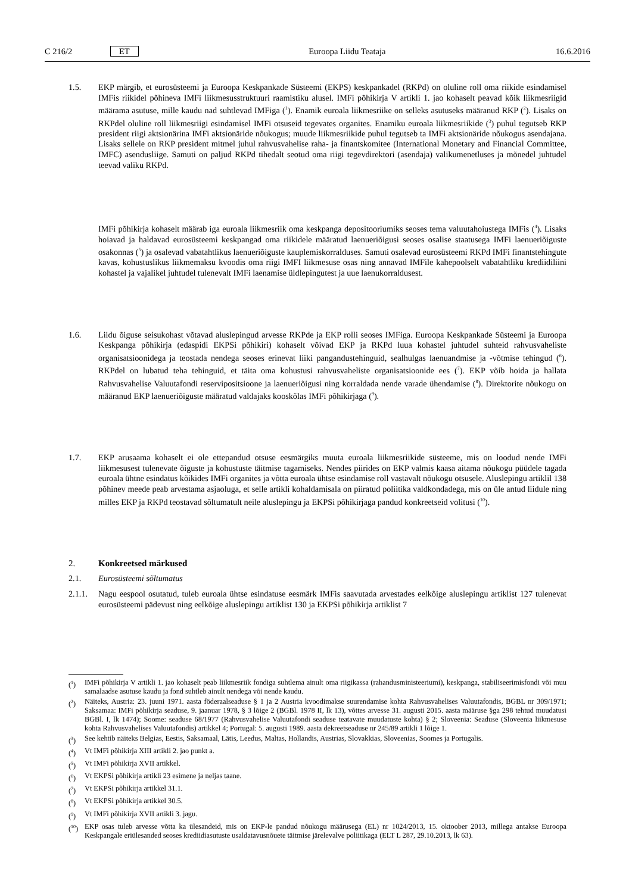C 216/2 ET Euroopa Liidu Teataja 16.6.2016
1.5. EKP märgib, et eurosüsteemi ja Euroopa Keskpankade Süsteemi (EKPS) keskpankadel (RKPd) on oluline roll oma riikide esindamisel IMFis riikidel põhineva IMFi liikmesusstruktuuri raamistiku alusel. IMFi põhikirja V artikli 1. jao kohaselt peavad kõik liikmesriigid määrama asutuse, mille kaudu nad suhtlevad IMFiga (<sup>1</sup>). Enamik euroala liikmesriike on selleks asutuseks määranud RKP (<sup>2</sup>). Lisaks on RKPdel oluline roll liikmesriigi esindamisel IMFi otsuseid tegevates organites. Enamiku euroala liikmesriikide (<sup>3</sup>) puhul tegutseb RKP president riigi aktsionärina IMFi aktsionäride nõukogus; muude liikmesriikide puhul tegutseb ta IMFi aktsionäride nõukogus asendajana. Lisaks sellele on RKP president mitmel juhul rahvusvahelise raha- ja finantskomitee (International Monetary and Financial Committee, IMFC) asendusliige. Samuti on paljud RKPd tihedalt seotud oma riigi tegevdirektori (asendaja) valikumenetluses ja mõnedel juhtudel teevad valiku RKPd.
IMFi põhikirja kohaselt määrab iga euroala liikmesriik oma keskpanga depositooriumiks seoses tema valuutahoiustega IMFis (<sup>4</sup>). Lisaks hoiavad ja haldavad eurosüsteemi keskpangad oma riikidele määratud laenueriõigusi seoses osalise staatusega IMFi laenueriõiguste osakonnas (<sup>5</sup>) ja osalevad vabatahtlikus laenueriõiguste kauplemiskorralduses. Samuti osalevad eurosüsteemi RKPd IMFi finantstehingute kavas, kohustuslikus liikmemaksu kvoodis oma riigi IMFI liikmesuse osas ning annavad IMFile kahepoolselt vabatahtliku krediidiliini kohastel ja vajalikel juhtudel tulenevalt IMFi laenamise üldlepingutest ja uue laenukorraldusest.
1.6. Liidu õiguse seisukohast võtavad aluslepingud arvesse RKPde ja EKP rolli seoses IMFiga. Euroopa Keskpankade Süsteemi ja Euroopa Keskpanga põhikirja (edaspidi EKPSi põhikiri) kohaselt võivad EKP ja RKPd luua kohastel juhtudel suhteid rahvusvaheliste organisatsioonidega ja teostada nendega seoses erinevat liiki pangandustehinguid, sealhulgas laenuandmise ja -võtmise tehingud (<sup>6</sup>). RKPdel on lubatud teha tehinguid, et täita oma kohustusi rahvusvaheliste organisatsioonide ees (<sup>7</sup>). EKP võib hoida ja hallata Rahvusvahelise Valuutafondi reservipositsioone ja laenueriõigusi ning korraldada nende varade ühendamise (<sup>8</sup>). Direktorite nõukogu on määranud EKP laenueriõiguste määratud valdajaks kooskõlas IMFi põhikirjaga (<sup>9</sup>).
1.7. EKP arusaama kohaselt ei ole ettepandud otsuse eesmärgiks muuta euroala liikmesriikide süsteeme, mis on loodud nende IMFi liikmesusest tulenevate õiguste ja kohustuste täitmise tagamiseks. Nendes piirides on EKP valmis kaasa aitama nõukogu püüdele tagada euroala ühtne esindatus kõikides IMFi organites ja võtta euroala ühtse esindamise roll vastavalt nõukogu otsusele. Aluslepingu artiklil 138 põhinev meede peab arvestama asjaoluga, et selle artikli kohaldamisala on piiratud poliitika valdkondadega, mis on üle antud liidule ning milles EKP ja RKPd teostavad sõltumatult neile aluslepingu ja EKPSi põhikirjaga pandud konkreetseid volitusi (<sup>10</sup>).
2. Konkreetsed märkused
2.1. Eurosüsteemi sõltumatus
2.1.1.
Nagu eespool osutatud, tuleb euroala ühtse esindatuse eesmärk IMFis saavutada arvestades eelkõige aluslepingu artiklist 127 tulenevat eurosüsteemi pädevust ning eelkõige aluslepingu artiklist 130 ja EKPSi põhikirja artiklist 7
(<sup>1</sup>) IMFi põhikirja V artikli 1. jao kohaselt peab liikmesriik fondiga suhtlema ainult oma riigikassa (rahandusministeeriumi), keskpanga, stabiliseerimisfondi või muu samalaadse asutuse kaudu ja fond suhtleb ainult nendega või nende kaudu.
(<sup>2</sup>) Näiteks, Austria: 23. juuni 1971. aasta föderaalseaduse § 1 ja 2 Austria kvoodimakse suurendamise kohta Rahvusvahelises Valuutafondis, BGBL nr 309/1971; Saksamaa: IMFi põhikirja seaduse, 9. jaanuar 1978, § 3 lõige 2 (BGBl. 1978 II, lk 13), võttes arvesse 31. augusti 2015. aasta määruse §ga 298 tehtud muudatusi BGBl. I, lk 1474); Soome: seaduse 68/1977 (Rahvusvahelise Valuutafondi seaduse teatavate muudatuste kohta) § 2; Sloveenia: Seaduse (Sloveenia liikmesuse kohta Rahvusvahelises Valuutafondis) artikkel 4; Portugal: 5. augusti 1989. aasta dekreetseaduse nr 245/89 artikli 1 lõige 1.
(<sup>3</sup>) See kehtib näiteks Belgias, Eestis, Saksamaal, Lätis, Leedus, Maltas, Hollandis, Austrias, Slovakkias, Sloveenias, Soomes ja Portugalis.
(<sup>4</sup>) Vt IMFi põhikirja XIII artikli 2. jao punkt a.
(<sup>5</sup>) Vt IMFi põhikirja XVII artikkel.
(<sup>6</sup>) Vt EKPSi põhikirja artikli 23 esimene ja neljas taane.
(<sup>7</sup>) Vt EKPSi põhikirja artikkel 31.1.
(<sup>8</sup>) Vt EKPSi põhikirja artikkel 30.5.
(<sup>9</sup>) Vt IMFi põhikirja XVII artikli 3. jagu.
(<sup>10</sup>) EKP osas tuleb arvesse võtta ka ülesandeid, mis on EKP-le pandud nõukogu määrusega (EL) nr 1024/2013, 15. oktoober 2013, millega antakse Euroopa Keskpangale eriülesanded seoses krediidiasutuste usaldatavusnõuete täitmise järelevalve poliitikaga (ELT L 287, 29.10.2013, lk 63).